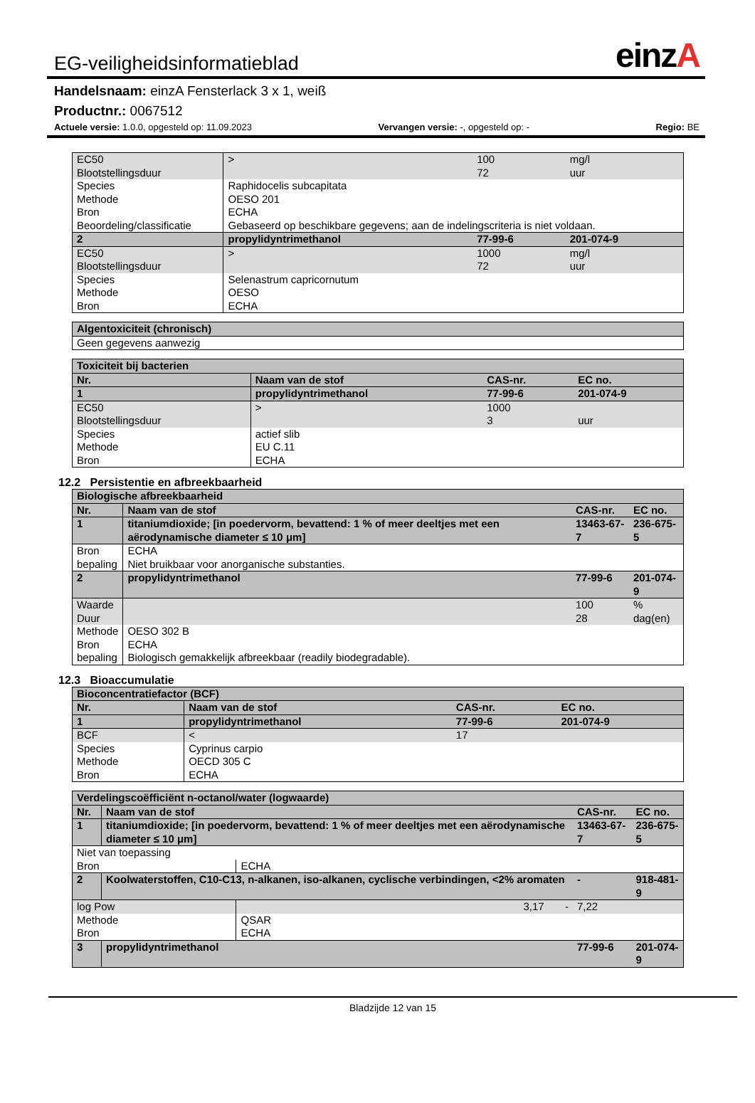EG-veiligheidsinformatieblad
einzA
Handelsnaam: einzA Fensterlack 3 x 1, weiß
Productnr.: 0067512
Actuele versie: 1.0.0, opgesteld op: 11.09.2023 Vervangen versie: -, opgesteld op: - Regio: BE
| EC50 Blootstellingsduur | | > | 100 72 | mg/l uur |
| Species Methode Bron Beoordeling/classificatie | | Raphidocelis subcapitata OESO 201 ECHA Gebaseerd op beschikbare gegevens; aan de indelingscriteria is niet voldaan. | | |
| 2 | propylidyntrimethanol | | 77-99-6 | 201-074-9 |
| EC50 Blootstellingsduur | | > | 1000 72 | mg/l uur |
| Species Methode Bron | | Selenastrum capricornutum OESO ECHA | | |
| Algentoxiciteit (chronisch) |
| Geen gegevens aanwezig |
| Toxiciteit bij bacterien | | | | |
| Nr. | Naam van de stof | | CAS-nr. | EC no. |
| 1 | propylidyntrimethanol | | 77-99-6 | 201-074-9 |
| EC50 Blootstellingsduur | | > | 1000 3 | uur |
| Species Methode Bron | | actief slib EU C.11 ECHA | | |
12.2 Persistentie en afbreekbaarheid
| Biologische afbreekbaarheid | | | | |
| Nr. | Naam van de stof | | CAS-nr. | EC no. |
| 1 | titaniumdioxide; [in poedervorm, bevattend: 1 % of meer deeltjes met een aërodynamische diameter ≤ 10 μm] | | 13463-67-7 | 236-675-5 |
| Bron bepaling | | ECHA Niet bruikbaar voor anorganische substanties. | | |
| 2 | propylidyntrimethanol | | 77-99-6 | 201-074-9 |
| Waarde Duur | | | 100 28 | % dag(en) |
| Methode Bron bepaling | | OESO 302 B ECHA Biologisch gemakkelijk afbreekbaar (readily biodegradable). | | |
12.3 Bioaccumulatie
| Bioconcentratiefactor (BCF) | | | | |
| Nr. | Naam van de stof | | CAS-nr. | EC no. |
| 1 | propylidyntrimethanol | | 77-99-6 | 201-074-9 |
| BCF | | < | 17 | |
| Species Methode Bron | | Cyprinus carpio OECD 305 C ECHA | | |
| Verdelingscoëfficiënt n-octanol/water (logwaarde) | | | | |
| Nr. | Naam van de stof | | CAS-nr. | EC no. |
| 1 | titaniumdioxide; [in poedervorm, bevattend: 1 % of meer deeltjes met een aërodynamische diameter ≤ 10 μm] | | 13463-67-7 | 236-675-5 |
| Niet van toepassing | | | | |
| Bron | | ECHA | | |
| 2 | Koolwaterstoffen, C10-C13, n-alkanen, iso-alkanen, cyclische verbindingen, <2% aromaten | | - | 918-481-9 |
| log Pow | | 3,17 - | 7,22 | |
| Methode Bron | | QSAR ECHA | | |
| 3 | propylidyntrimethanol | | 77-99-6 | 201-074-9 |
Bladzijde 12 van 15